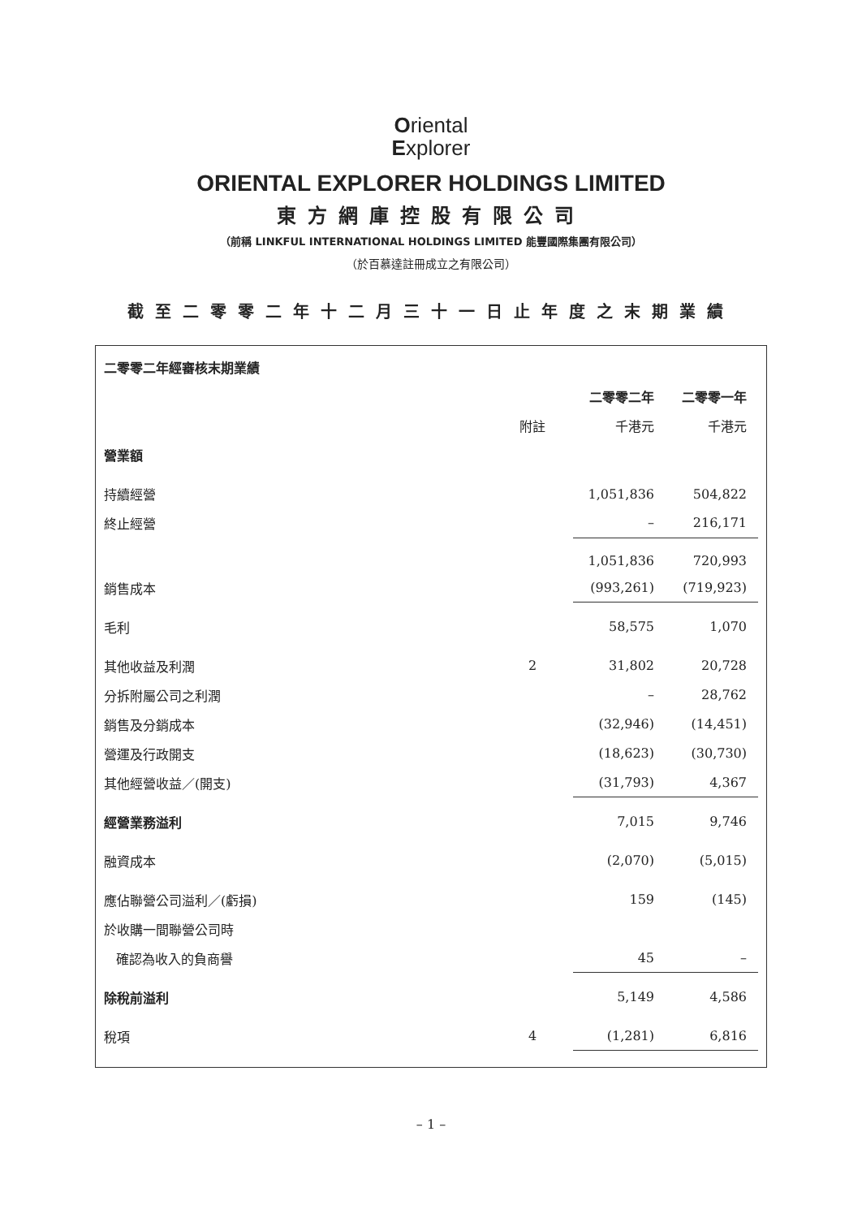Oriental
Explorer
ORIENTAL EXPLORER HOLDINGS LIMITED
東方網庫控股有限公司
（前稱 LINKFUL INTERNATIONAL HOLDINGS LIMITED 能豐國際集團有限公司）
（於百慕達註冊成立之有限公司）
截至二零零二年十二月三十一日止年度之末期業績
| 二零零二年經審核末期業績 | | | |
| | | 二零零二年 | 二零零一年 |
| | 附註 | 千港元 | 千港元 |
| 營業額 | | | |
| 持續經營 | | 1,051,836 | 504,822 |
| 終止經營 | | – | 216,171 |
| | | 1,051,836 | 720,993 |
| 銷售成本 | | (993,261) | (719,923) |
| 毛利 | | 58,575 | 1,070 |
| 其他收益及利潤 | 2 | 31,802 | 20,728 |
| 分拆附屬公司之利潤 | | – | 28,762 |
| 銷售及分銷成本 | | (32,946) | (14,451) |
| 營運及行政開支 | | (18,623) | (30,730) |
| 其他經營收益／(開支) | | (31,793) | 4,367 |
| 經營業務溢利 | | 7,015 | 9,746 |
| 融資成本 | | (2,070) | (5,015) |
| 應佔聯營公司溢利／(虧損) | | 159 | (145) |
| 於收購一間聯營公司時 | | | |
| 確認為收入的負商譽 | | 45 | – |
| 除稅前溢利 | | 5,149 | 4,586 |
| 稅項 | 4 | (1,281) | 6,816 |
– 1 –